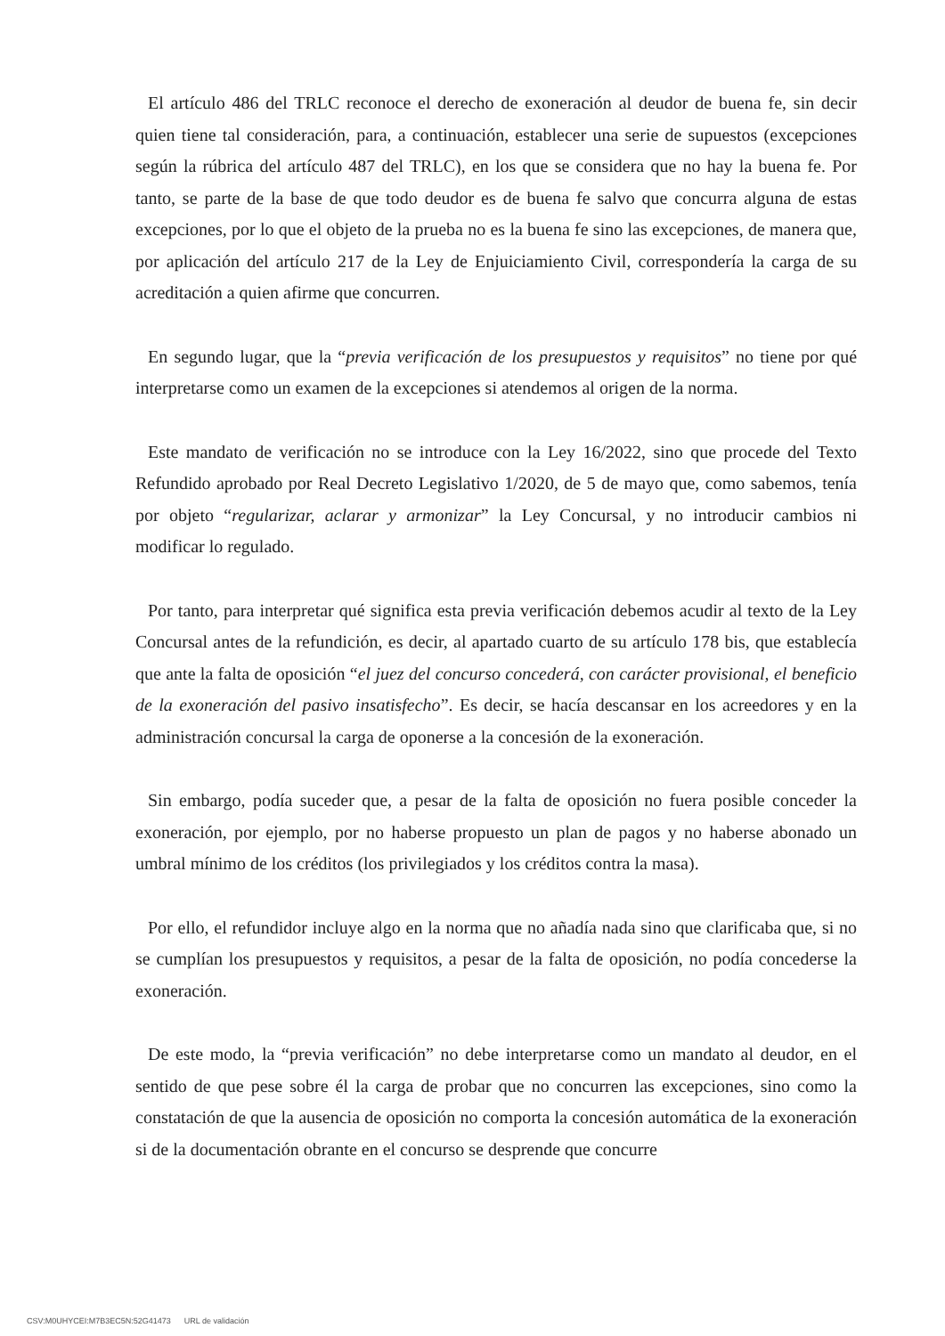El artículo 486 del TRLC reconoce el derecho de exoneración al deudor de buena fe, sin decir quien tiene tal consideración, para, a continuación, establecer una serie de supuestos (excepciones según la rúbrica del artículo 487 del TRLC), en los que se considera que no hay la buena fe. Por tanto, se parte de la base de que todo deudor es de buena fe salvo que concurra alguna de estas excepciones, por lo que el objeto de la prueba no es la buena fe sino las excepciones, de manera que, por aplicación del artículo 217 de la Ley de Enjuiciamiento Civil, correspondería la carga de su acreditación a quien afirme que concurren.
En segundo lugar, que la “previa verificación de los presupuestos y requisitos” no tiene por qué interpretarse como un examen de la excepciones si atendemos al origen de la norma.
Este mandato de verificación no se introduce con la Ley 16/2022, sino que procede del Texto Refundido aprobado por Real Decreto Legislativo 1/2020, de 5 de mayo que, como sabemos, tenía por objeto “regularizar, aclarar y armonizar” la Ley Concursal, y no introducir cambios ni modificar lo regulado.
Por tanto, para interpretar qué significa esta previa verificación debemos acudir al texto de la Ley Concursal antes de la refundición, es decir, al apartado cuarto de su artículo 178 bis, que establecía que ante la falta de oposición “el juez del concurso concederá, con carácter provisional, el beneficio de la exoneración del pasivo insatisfecho”. Es decir, se hacía descansar en los acreedores y en la administración concursal la carga de oponerse a la concesión de la exoneración.
Sin embargo, podía suceder que, a pesar de la falta de oposición no fuera posible conceder la exoneración, por ejemplo, por no haberse propuesto un plan de pagos y no haberse abonado un umbral mínimo de los créditos (los privilegiados y los créditos contra la masa).
Por ello, el refundidor incluye algo en la norma que no añadía nada sino que clarificaba que, si no se cumplían los presupuestos y requisitos, a pesar de la falta de oposición, no podía concederse la exoneración.
De este modo, la “previa verificación” no debe interpretarse como un mandato al deudor, en el sentido de que pese sobre él la carga de probar que no concurren las excepciones, sino como la constatación de que la ausencia de oposición no comporta la concesión automática de la exoneración si de la documentación obrante en el concurso se desprende que concurre
CSV:M0UHYCEI:M7B3EC5N:52G41473 URL de validación